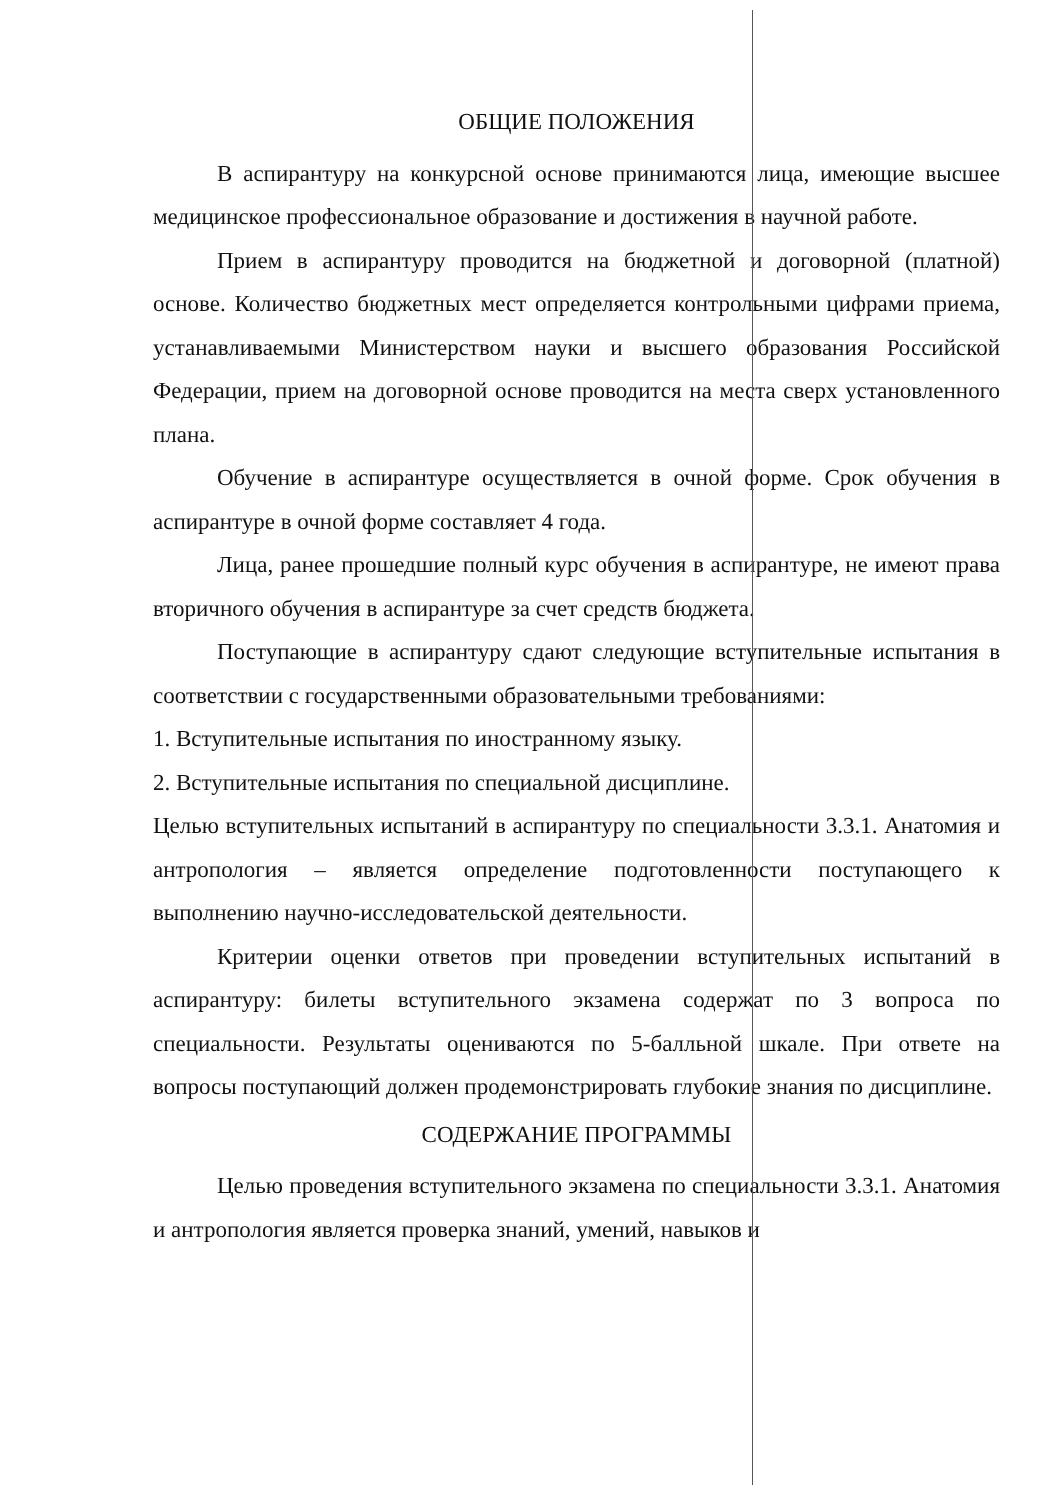ОБЩИЕ ПОЛОЖЕНИЯ
В аспирантуру на конкурсной основе принимаются лица, имеющие высшее медицинское профессиональное образование и достижения в научной работе.
Прием в аспирантуру проводится на бюджетной и договорной (платной) основе. Количество бюджетных мест определяется контрольными цифрами приема, устанавливаемыми Министерством науки и высшего образования Российской Федерации, прием на договорной основе проводится на места сверх установленного плана.
Обучение в аспирантуре осуществляется в очной форме. Срок обучения в аспирантуре в очной форме составляет 4 года.
Лица, ранее прошедшие полный курс обучения в аспирантуре, не имеют права вторичного обучения в аспирантуре за счет средств бюджета.
Поступающие в аспирантуру сдают следующие вступительные испытания в соответствии с государственными образовательными требованиями:
1. Вступительные испытания по иностранному языку.
2. Вступительные испытания по специальной дисциплине.
Целью вступительных испытаний в аспирантуру по специальности 3.3.1. Анатомия и антропология – является определение подготовленности поступающего к выполнению научно-исследовательской деятельности.
Критерии оценки ответов при проведении вступительных испытаний в аспирантуру: билеты вступительного экзамена содержат по 3 вопроса по специальности. Результаты оцениваются по 5-балльной шкале. При ответе на вопросы поступающий должен продемонстрировать глубокие знания по дисциплине.
СОДЕРЖАНИЕ ПРОГРАММЫ
Целью проведения вступительного экзамена по специальности 3.3.1. Анатомия и антропология является проверка знаний, умений, навыков и